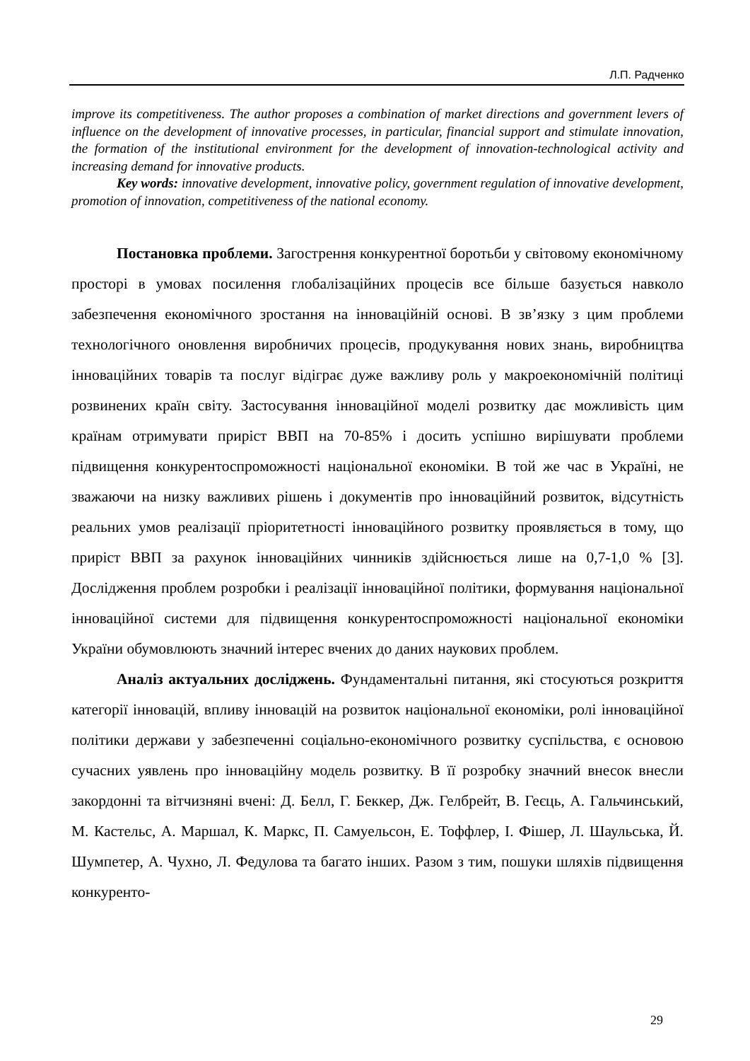Л.П. Радченко
improve its competitiveness. The author proposes a combination of market directions and government levers of influence on the development of innovative processes, in particular, financial support and stimulate innovation, the formation of the institutional environment for the development of innovation-technological activity and increasing demand for innovative products.
Key words: innovative development, innovative policy, government regulation of innovative development, promotion of innovation, competitiveness of the national economy.
Постановка проблеми. Загострення конкурентної боротьби у світовому економічному просторі в умовах посилення глобалізаційних процесів все більше базується навколо забезпечення економічного зростання на інноваційній основі. В зв’язку з цим проблеми технологічного оновлення виробничих процесів, продукування нових знань, виробництва інноваційних товарів та послуг відіграє дуже важливу роль у макроекономічній політиці розвинених країн світу. Застосування інноваційної моделі розвитку дає можливість цим країнам отримувати приріст ВВП на 70-85% і досить успішно вирішувати проблеми підвищення конкурентоспроможності національної економіки. В той же час в Україні, не зважаючи на низку важливих рішень і документів про інноваційний розвиток, відсутність реальних умов реалізації пріоритетності інноваційного розвитку проявляється в тому, що приріст ВВП за рахунок інноваційних чинників здійснюється лише на 0,7-1,0 % [3]. Дослідження проблем розробки і реалізації інноваційної політики, формування національної інноваційної системи для підвищення конкурентоспроможності національної економіки України обумовлюють значний інтерес вчених до даних наукових проблем.
Аналіз актуальних досліджень. Фундаментальні питання, які стосуються розкриття категорії інновацій, впливу інновацій на розвиток національної економіки, ролі інноваційної політики держави у забезпеченні соціально-економічного розвитку суспільства, є основою сучасних уявлень про інноваційну модель розвитку. В її розробку значний внесок внесли закордонні та вітчизняні вчені: Д. Белл, Г. Беккер, Дж. Гелбрейт, В. Геєць, А. Гальчинський, М. Кастельс, А. Маршал, К. Маркс, П. Самуельсон, Е. Тоффлер, І. Фішер, Л. Шаульська, Й. Шумпетер, А. Чухно, Л. Федулова та багато інших. Разом з тим, пошуки шляхів підвищення конкуренто-
29